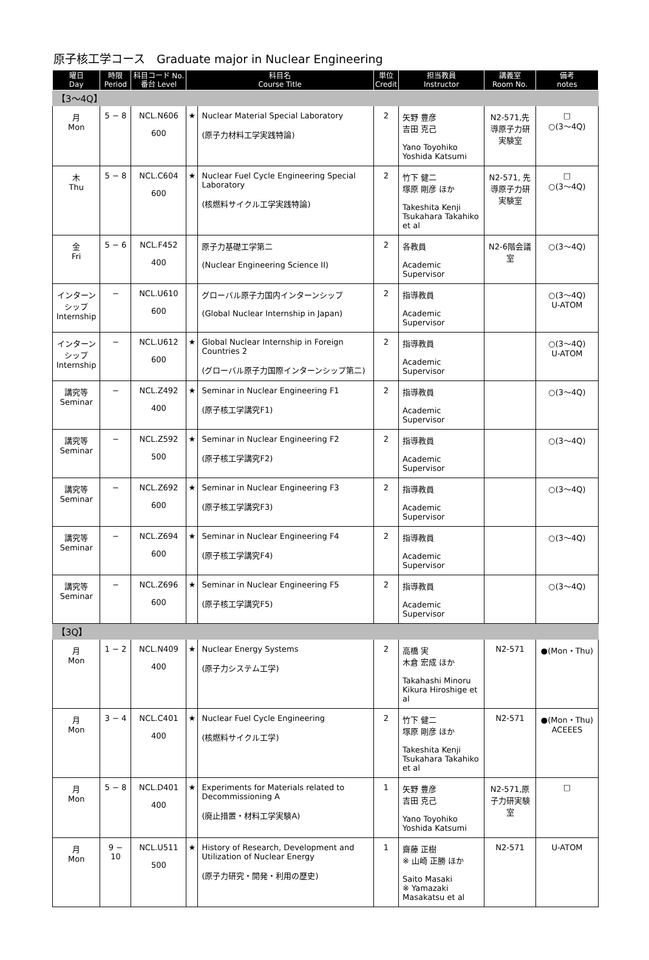原子核工学コース　Graduate major in Nuclear Engineering
| 曜日 Day | 時限 Period | 科目コード No. 番台 Level | 科目名 Course Title | | 単位 Credit | 担当教員 Instructor | 講義室 Room No. | 備考 notes |
| --- | --- | --- | --- | --- | --- | --- | --- | --- |
| 【3～4Q】 | | | | | | | | |
| 月 Mon | 5 − 8 | NCL.N606 600 | ★ | Nuclear Material Special Laboratory (原子力材料工学実践特論) | 2 | 矢野 豊彦 吉田 克己 Yano Toyohiko Yoshida Katsumi | N2-571,先導原子力研実験室 | □ ○(3～4Q) |
| 木 Thu | 5 − 8 | NCL.C604 600 | ★ | Nuclear Fuel Cycle Engineering Special Laboratory (核燃料サイクル工学実践特論) | 2 | 竹下 健二 塚原 剛彦 ほか Takeshita Kenji Tsukahara Takahiko et al | N2-571, 先導原子力研実験室 | □ ○(3～4Q) |
| 金 Fri | 5 − 6 | NCL.F452 400 | | 原子力基礎工学第二 (Nuclear Engineering Science II) | 2 | 各教員 Academic Supervisor | N2-6階会議室 | ○(3～4Q) |
| インターンシップ Internship | − | NCL.U610 600 | | グローバル原子力国内インターンシップ (Global Nuclear Internship in Japan) | 2 | 指導教員 Academic Supervisor | | ○(3～4Q) U-ATOM |
| インターンシップ Internship | − | NCL.U612 600 | ★ | Global Nuclear Internship in Foreign Countries 2 (グローバル原子力国際インターンシップ第二) | 2 | 指導教員 Academic Supervisor | | ○(3～4Q) U-ATOM |
| 講究等 Seminar | − | NCL.Z492 400 | ★ | Seminar in Nuclear Engineering F1 (原子核工学講究F1) | 2 | 指導教員 Academic Supervisor | | ○(3～4Q) |
| 講究等 Seminar | − | NCL.Z592 500 | ★ | Seminar in Nuclear Engineering F2 (原子核工学講究F2) | 2 | 指導教員 Academic Supervisor | | ○(3～4Q) |
| 講究等 Seminar | − | NCL.Z692 600 | ★ | Seminar in Nuclear Engineering F3 (原子核工学講究F3) | 2 | 指導教員 Academic Supervisor | | ○(3～4Q) |
| 講究等 Seminar | − | NCL.Z694 600 | ★ | Seminar in Nuclear Engineering F4 (原子核工学講究F4) | 2 | 指導教員 Academic Supervisor | | ○(3～4Q) |
| 講究等 Seminar | − | NCL.Z696 600 | ★ | Seminar in Nuclear Engineering F5 (原子核工学講究F5) | 2 | 指導教員 Academic Supervisor | | ○(3～4Q) |
| 【3Q】 | | | | | | | | |
| 月 Mon | 1 − 2 | NCL.N409 400 | ★ | Nuclear Energy Systems (原子力システム工学) | 2 | 高橋 実 木倉 宏成 ほか Takahashi Minoru Kikura Hiroshige et al | N2-571 | ●(Mon・Thu) |
| 月 Mon | 3 − 4 | NCL.C401 400 | ★ | Nuclear Fuel Cycle Engineering (核燃料サイクル工学) | 2 | 竹下 健二 塚原 剛彦 ほか Takeshita Kenji Tsukahara Takahiko et al | N2-571 | ●(Mon・Thu) ACEEES |
| 月 Mon | 5 − 8 | NCL.D401 400 | ★ | Experiments for Materials related to Decommissioning A (廃止措置・材料工学実験A) | 1 | 矢野 豊彦 吉田 克己 Yano Toyohiko Yoshida Katsumi | N2-571,原子力研実験室 | □ |
| 月 Mon | 9 − 10 | NCL.U511 500 | ★ | History of Research, Development and Utilization of Nuclear Energy (原子力研究・開発・利用の歴史) | 1 | 齋藤 正樹 ※ 山崎 正勝 ほか Saito Masaki ※ Yamazaki Masakatsu et al | N2-571 | U-ATOM |